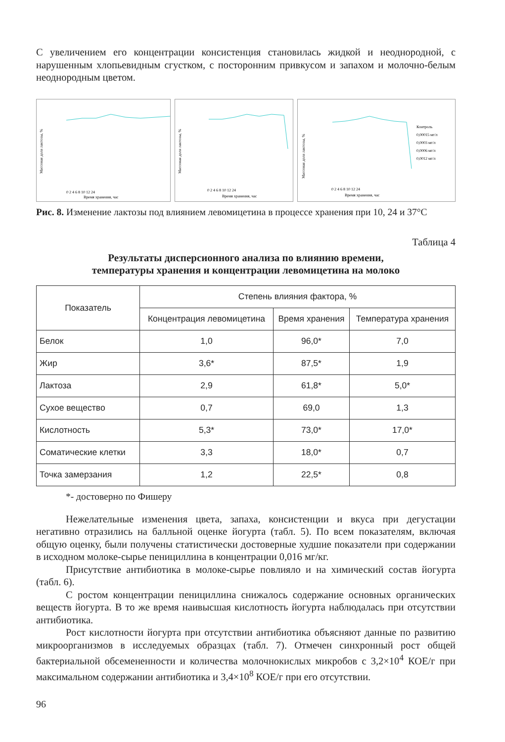С увеличением его концентрации консистенция становилась жидкой и неоднородной, с нарушенным хлопьевидным сгустком, с посторонним привкусом и запахом и молочно-белым неоднородным цветом.
Массовая доля лактозы, %
Время хранения, час
0 2 4 6 8 10 12 24
Массовая доля лактозы, %
Время хранения, час
0 2 4 6 8 10 12 24
Массовая доля лактозы, %
Контроль
0,00015 мг/л
0,0003 мг/л
0,0006 мг/л
0,0012 мг/л
Время хранения, час
0 2 4 6 8 10 12 24
Рис. 8. Изменение лактозы под влиянием левомицетина в процессе хранения при 10, 24 и 37°С
Таблица 4
Результаты дисперсионного анализа по влиянию времени,
температуры хранения и концентрации левомицетина на молоко
| Показатель | Степень влияния фактора, % | | |
| --- | --- | --- | --- |
| | Концентрация левомицетина | Время хранения | Температура хранения |
| Белок | 1,0 | 96,0* | 7,0 |
| Жир | 3,6* | 87,5* | 1,9 |
| Лактоза | 2,9 | 61,8* | 5,0* |
| Сухое вещество | 0,7 | 69,0 | 1,3 |
| Кислотность | 5,3* | 73,0* | 17,0* |
| Соматические клетки | 3,3 | 18,0* | 0,7 |
| Точка замерзания | 1,2 | 22,5* | 0,8 |
*- достоверно по Фишеру
Нежелательные изменения цвета, запаха, консистенции и вкуса при дегустации негативно отразились на балльной оценке йогурта (табл. 5). По всем показателям, включая общую оценку, были получены статистически достоверные худшие показатели при содержании в исходном молоке-сырье пенициллина в концентрации 0,016 мг/кг.
Присутствие антибиотика в молоке-сырье повлияло и на химический состав йогурта (табл. 6).
С ростом концентрации пенициллина снижалось содержание основных органических веществ йогурта. В то же время наивысшая кислотность йогурта наблюдалась при отсутствии антибиотика.
Рост кислотности йогурта при отсутствии антибиотика объясняют данные по развитию микроорганизмов в исследуемых образцах (табл. 7). Отмечен синхронный рост общей бактериальной обсемененности и количества молочнокислых микробов с 3,2×10<sup>4</sup> КОЕ/г при максимальном содержании антибиотика и 3,4×10<sup>8</sup> КОЕ/г при его отсутствии.
96